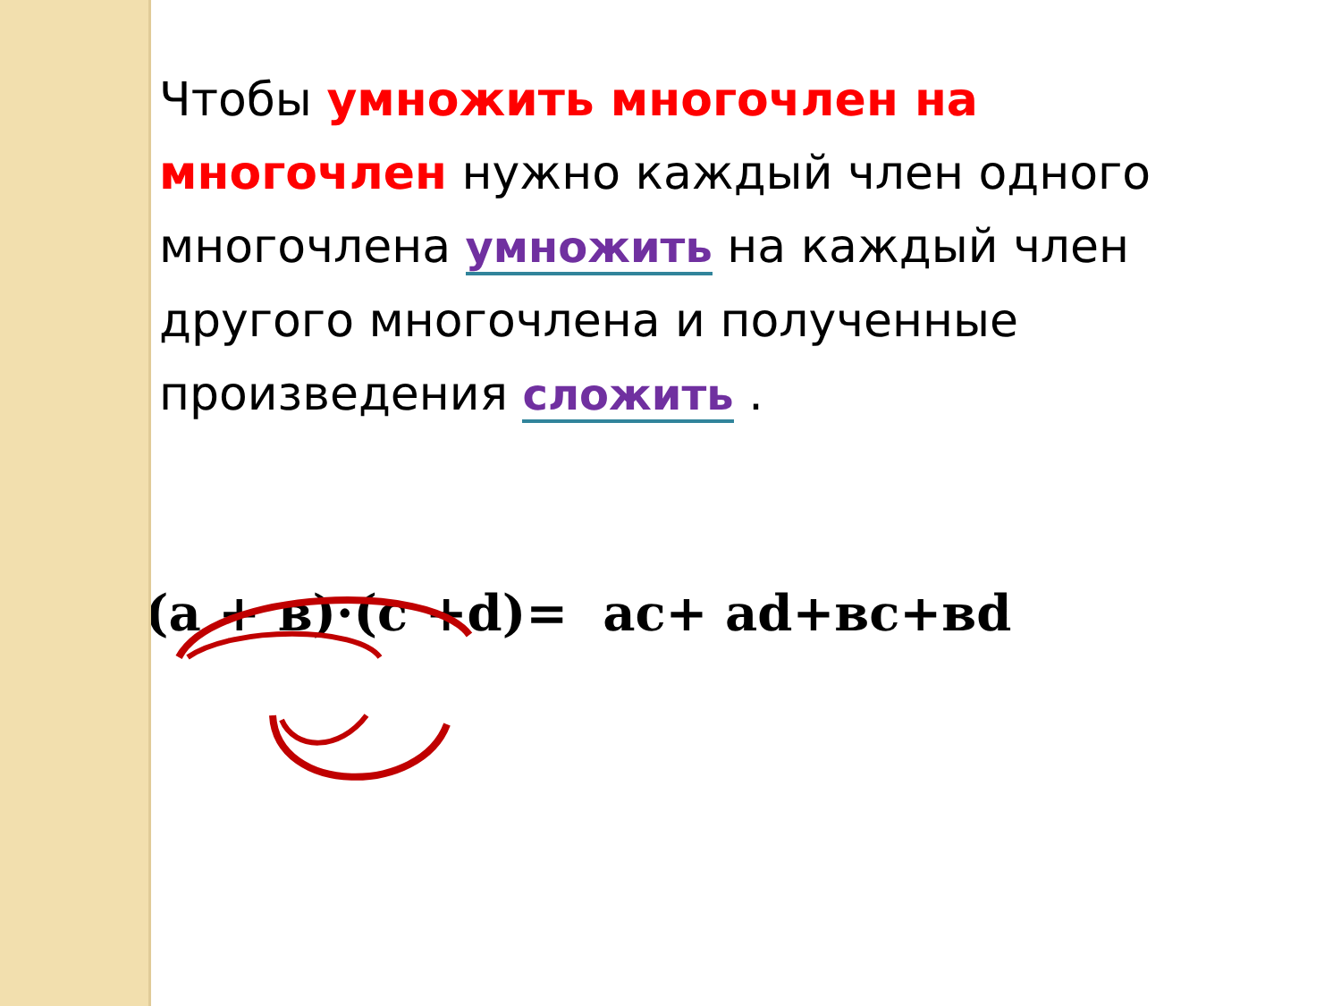Чтобы умножить многочлен на многочлен нужно каждый член одного многочлена умножить на каждый член другого многочлена и полученные произведения сложить .
(a + в)·(c +d)= ac+ ad+вc+вd